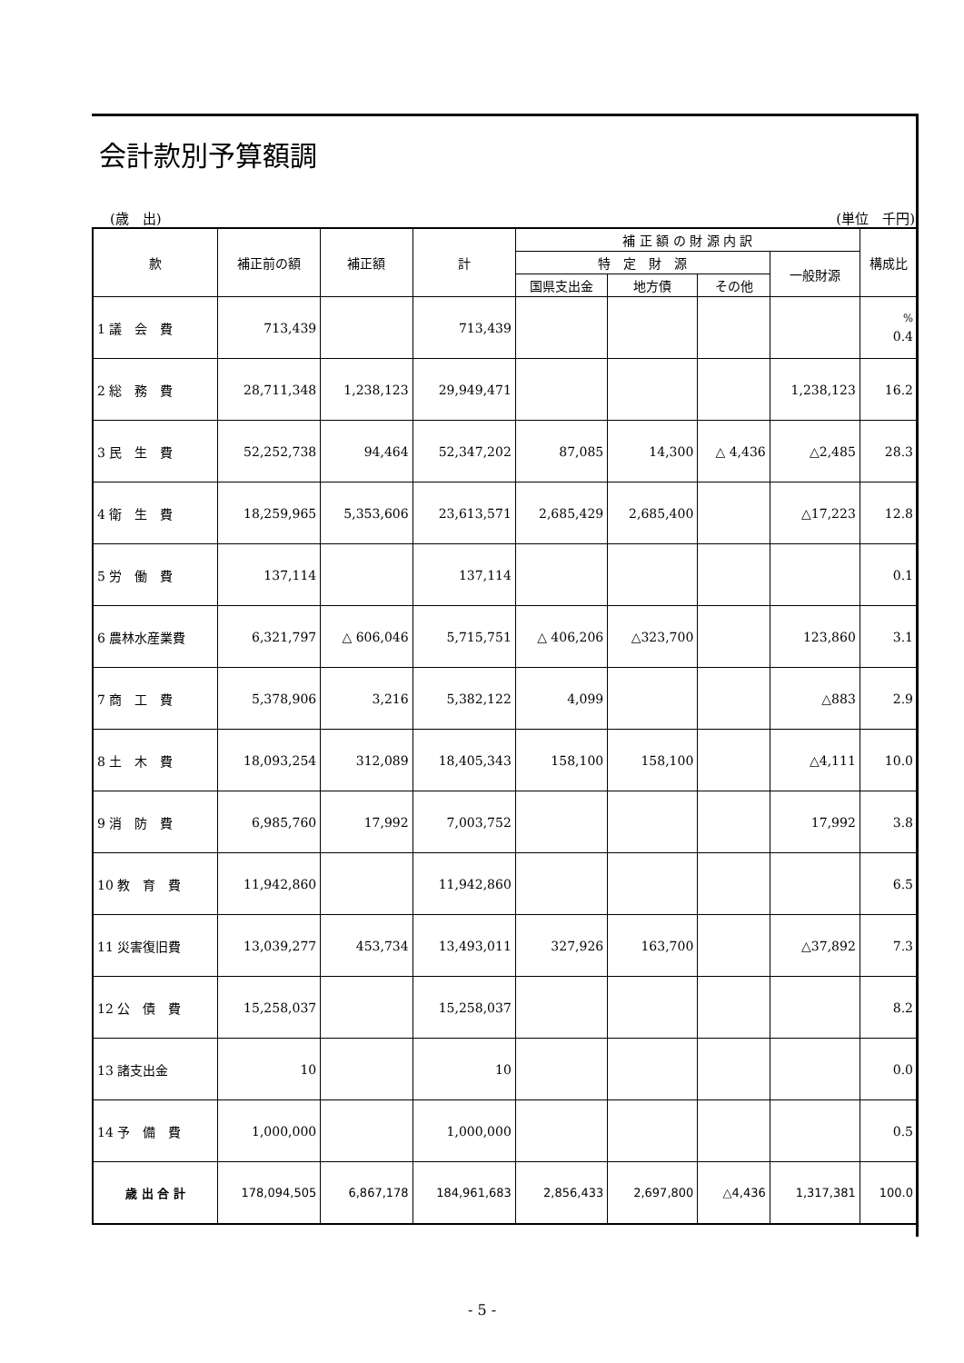会計款別予算額調
(歳　出) (単位　千円)
| 款 | 補正前の額 | 補正額 | 計 | 補 正 額 の 財 源 内 訳 | | | | 構成比 |
| --- | --- | --- | --- | --- | --- | --- | --- | --- |
| | | | | 特 定 財 源 | | | 一般財源 | |
| | | | | 国県支出金 | 地方債 | その他 | | |
| 1 議 会 費 | 713,439 | | 713,439 | | | | | <sup>%</sup> 0.4 |
| 2 総 務 費 | 28,711,348 | 1,238,123 | 29,949,471 | | | | 1,238,123 | 16.2 |
| 3 民 生 費 | 52,252,738 | 94,464 | 52,347,202 | 87,085 | 14,300 | △ 4,436 | △2,485 | 28.3 |
| 4 衛 生 費 | 18,259,965 | 5,353,606 | 23,613,571 | 2,685,429 | 2,685,400 | | △17,223 | 12.8 |
| 5 労 働 費 | 137,114 | | 137,114 | | | | | 0.1 |
| 6 農林水産業費 | 6,321,797 | △ 606,046 | 5,715,751 | △ 406,206 | △323,700 | | 123,860 | 3.1 |
| 7 商 工 費 | 5,378,906 | 3,216 | 5,382,122 | 4,099 | | | △883 | 2.9 |
| 8 土 木 費 | 18,093,254 | 312,089 | 18,405,343 | 158,100 | 158,100 | | △4,111 | 10.0 |
| 9 消 防 費 | 6,985,760 | 17,992 | 7,003,752 | | | | 17,992 | 3.8 |
| 10 教 育 費 | 11,942,860 | | 11,942,860 | | | | | 6.5 |
| 11 災害復旧費 | 13,039,277 | 453,734 | 13,493,011 | 327,926 | 163,700 | | △37,892 | 7.3 |
| 12 公 債 費 | 15,258,037 | | 15,258,037 | | | | | 8.2 |
| 13 諸支出金 | 10 | | 10 | | | | | 0.0 |
| 14 予 備 費 | 1,000,000 | | 1,000,000 | | | | | 0.5 |
| 歳 出 合 計 | 178,094,505 | 6,867,178 | 184,961,683 | 2,856,433 | 2,697,800 | △4,436 | 1,317,381 | 100.0 |
- 5 -